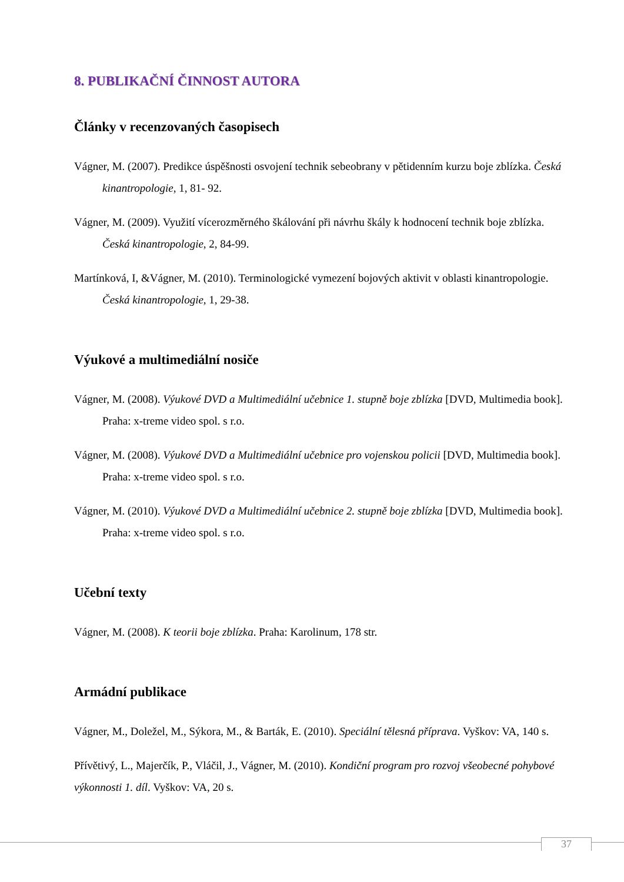8. PUBLIKAČNÍ ČINNOST AUTORA
Články v recenzovaných časopisech
Vágner, M. (2007). Predikce úspěšnosti osvojení technik sebeobrany v pětidenním kurzu boje zblízka. Česká kinantropologie, 1, 81- 92.
Vágner, M. (2009). Využití vícerozměrného škálování při návrhu škály k hodnocení technik boje zblízka. Česká kinantropologie, 2, 84-99.
Martínková, I, &Vágner, M. (2010). Terminologické vymezení bojových aktivit v oblasti kinantropologie. Česká kinantropologie, 1, 29-38.
Výukové a multimediální nosiče
Vágner, M. (2008). Výukové DVD a Multimediální učebnice 1. stupně boje zblízka [DVD, Multimedia book]. Praha: x-treme video spol. s r.o.
Vágner, M. (2008). Výukové DVD a Multimediální učebnice pro vojenskou policii [DVD, Multimedia book]. Praha: x-treme video spol. s r.o.
Vágner, M. (2010). Výukové DVD a Multimediální učebnice 2. stupně boje zblízka [DVD, Multimedia book]. Praha: x-treme video spol. s r.o.
Učební texty
Vágner, M. (2008). K teorii boje zblízka. Praha: Karolinum, 178 str.
Armádní publikace
Vágner, M., Doležel, M., Sýkora, M., & Barták, E. (2010). Speciální tělesná příprava. Vyškov: VA, 140 s.
Přívětivý, L., Majerčík, P., Vláčil, J., Vágner, M. (2010). Kondiční program pro rozvoj všeobecné pohybové výkonnosti 1. díl. Vyškov: VA, 20 s.
37